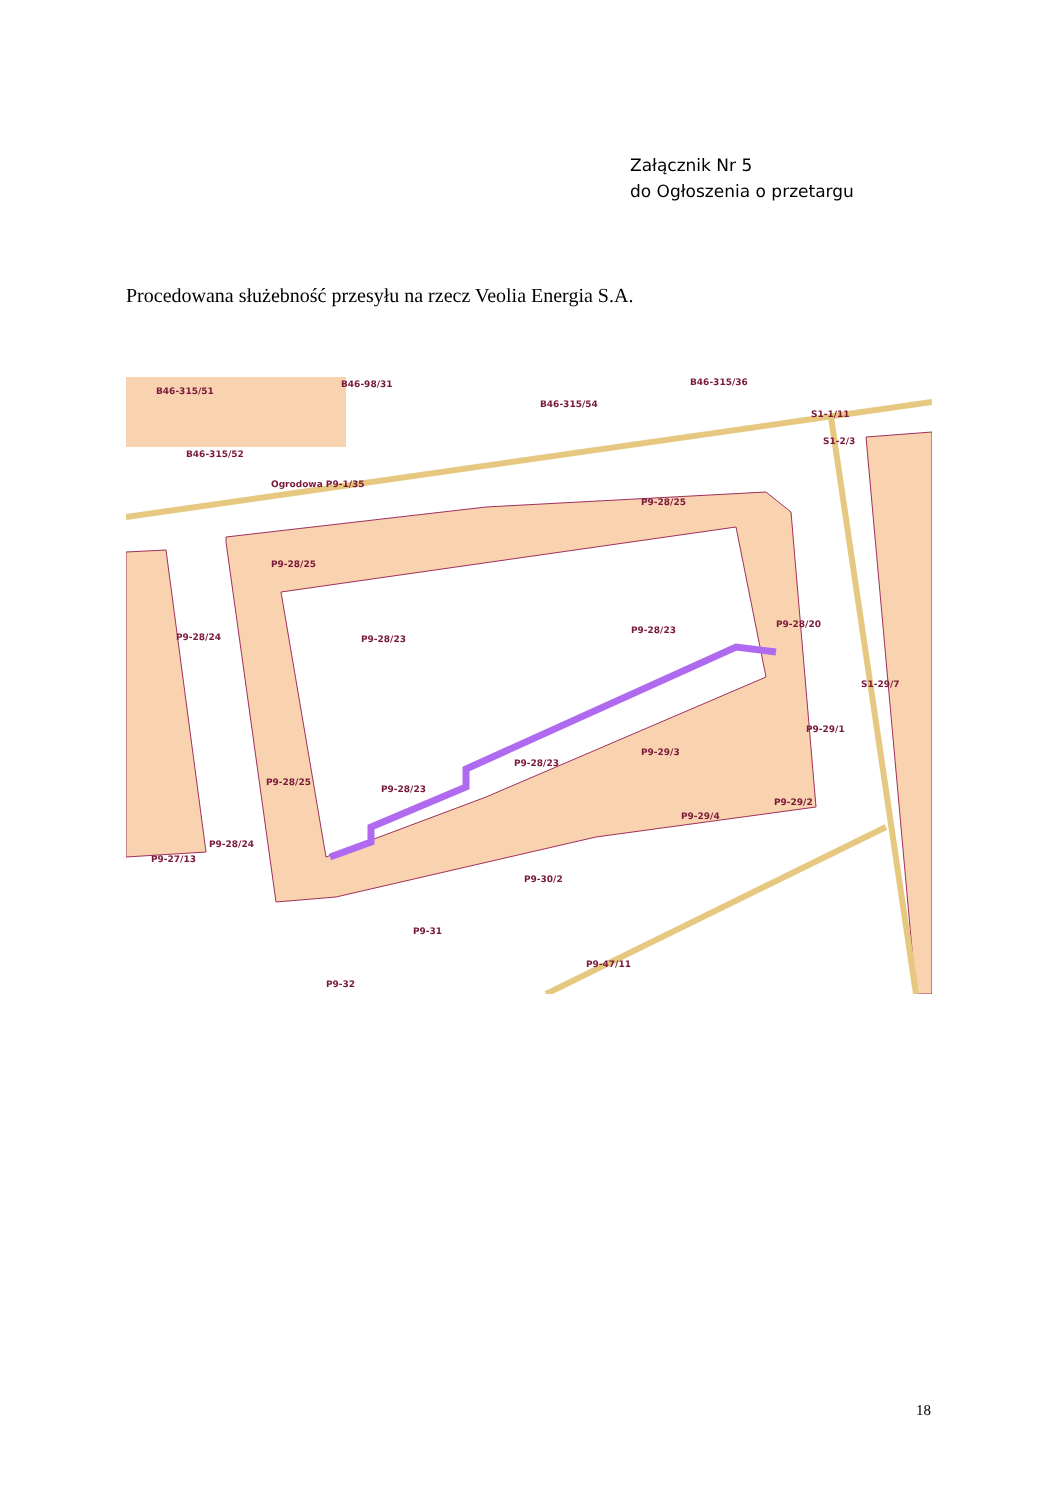Załącznik Nr 5
do Ogłoszenia o przetargu
Procedowana służebność przesyłu na rzecz Veolia Energia S.A.
B46-315/51
B46-98/31
B46-315/54
B46-315/36
B46-315/52
Ogrodowa P9-1/35
P9-28/25
P9-28/25
P9-28/23
P9-28/23
P9-28/20
P9-28/24
P9-29/1
P9-29/3
P9-28/23
P9-28/23
P9-28/25
P9-29/4
P9-29/2
P9-30/2
P9-27/13
P9-28/24
P9-31
P9-32
P9-47/11
S1-29/7
S1-2/3
S1-1/11
18